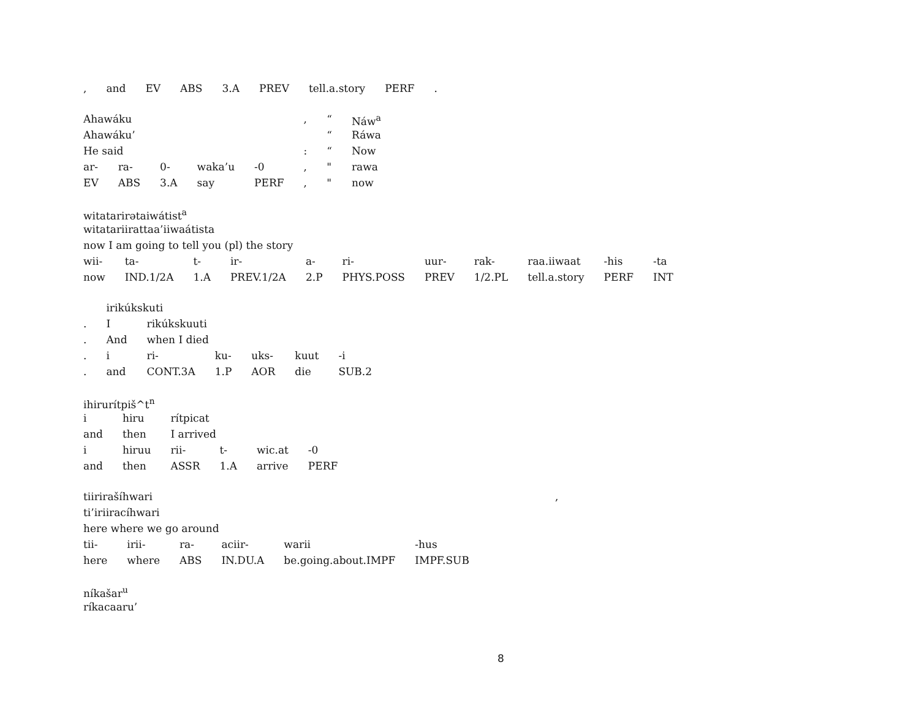| , | and | EV | ABS | 3.A | PREV | tell.a.story | PERF | . |
| Ahawáku | | | | | , | “ | Náw<sup>a</sup> |
| Ahawáku’ | | | | | | “ | Ráwa |
| He said | | | | | : | “ | Now |
| ar- | ra- | 0- | waka’u | -0 | , | " | rawa |
| EV | ABS | 3.A | say | PERF | , | " | now |
| witatarirətaiwátist<sup>a</sup> | | | | | | | | | | |
| witatariirattaa’iiwaátista | | | | | | | | | | |
| now I am going to tell you (pl) the story | | | | | | | | | | |
| wii- | ta- | t- | ir- | a- | ri- | uur- | rak- | raa.iiwaat | -his | -ta |
| now | IND.1/2A | 1.A | PREV.1/2A | 2.P | PHYS.POSS | PREV | 1/2.PL | tell.a.story | PERF | INT |
| | irikúkskuti | | | | | |
| . | I | rikúkskuuti | | | | |
| . | And | when I died | | | | |
| . | i | ri- | ku- | uks- | kuut | -i |
| . | and | CONT.3A | 1.P | AOR | die | SUB.2 |
| ihirurítpiš^t<sup>n</sup> | | | | | |
| i | hiru | rítpicat | | | |
| and | then | I arrived | | | |
| i | hiruu | rii- | t- | wic.at | -0 |
| and | then | ASSR | 1.A | arrive | PERF |
| tiirirašíhwari | | | | | | , |
| ti’iriiracíhwari | | | | | | |
| here where we go around | | | | | | |
| tii- | irii- | ra- | aciir- | warii | -hus | |
| here | where | ABS | IN.DU.A | be.going.about.IMPF | IMPF.SUB | |
| níkašar<sup>u</sup> |
| ríkacaaru’ |
8